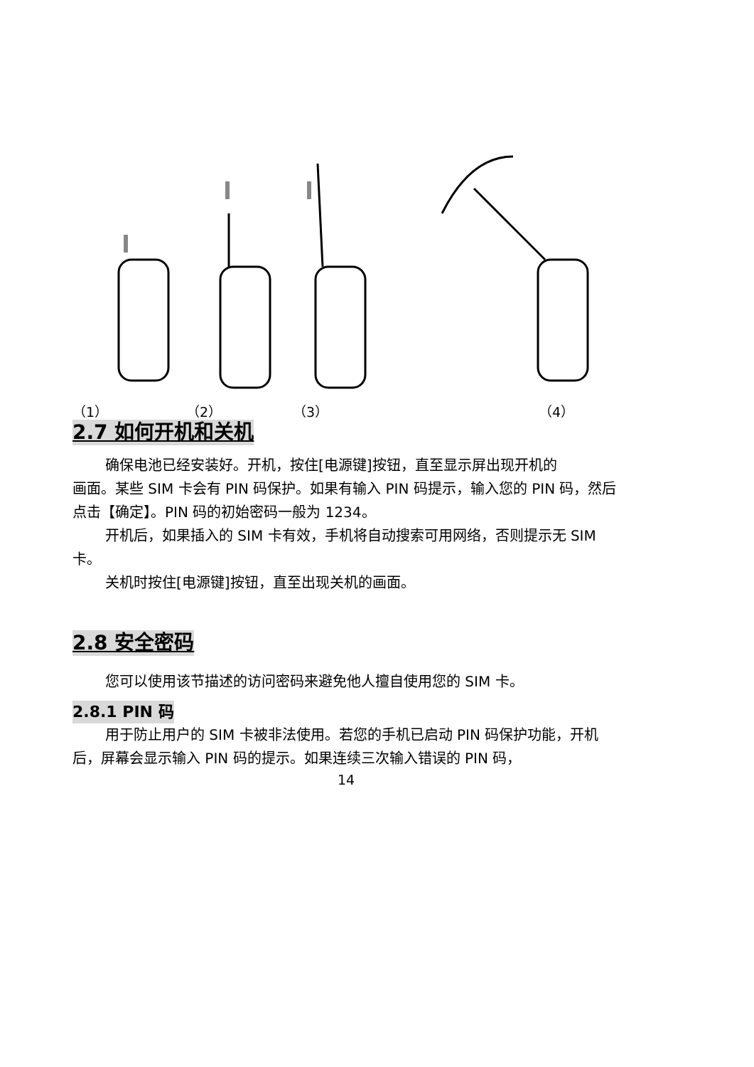（1） （2） （3） （4）
2.7 如何开机和关机
确保电池已经安装好。开机，按住[电源键]按钮，直至显示屏出现开机的
画面。某些 SIM 卡会有 PIN 码保护。如果有输入 PIN 码提示，输入您的 PIN 码，然后点击【确定】。PIN 码的初始密码一般为 1234。
开机后，如果插入的 SIM 卡有效，手机将自动搜索可用网络，否则提示无 SIM 卡。
关机时按住[电源键]按钮，直至出现关机的画面。
2.8 安全密码
您可以使用该节描述的访问密码来避免他人擅自使用您的 SIM 卡。
2.8.1 PIN 码
用于防止用户的 SIM 卡被非法使用。若您的手机已启动 PIN 码保护功能，开机后，屏幕会显示输入 PIN 码的提示。如果连续三次输入错误的 PIN 码，
14